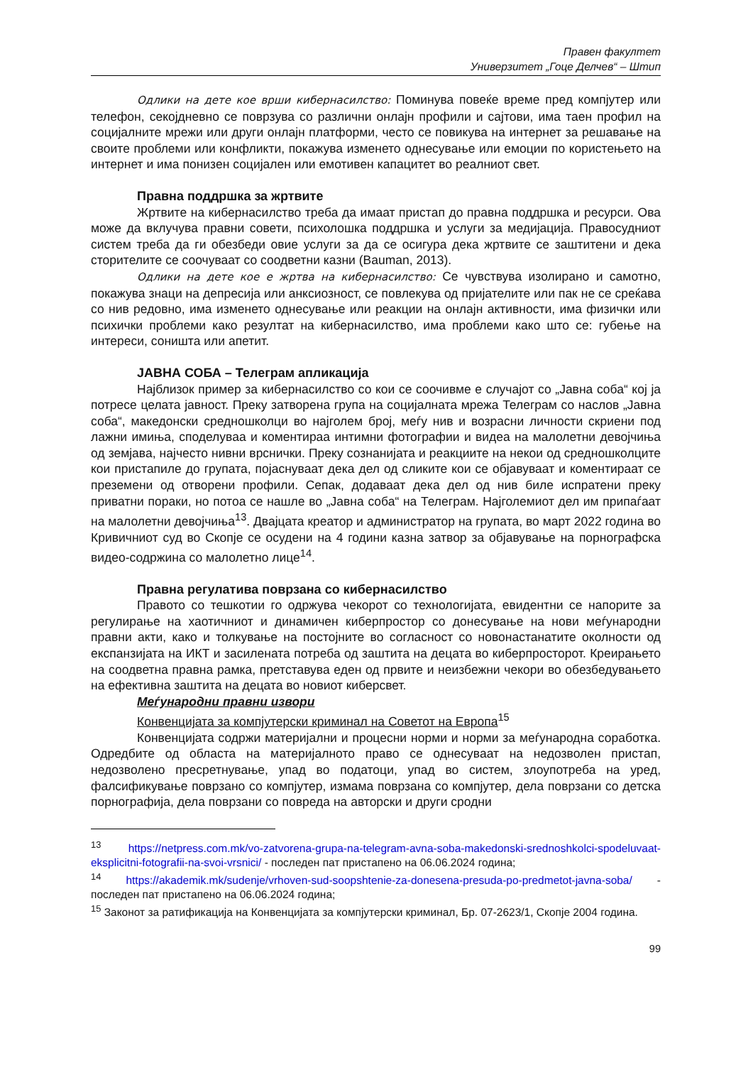Правен факултет
Универзитет „Гоце Делчев“ – Штип
Одлики на дете кое врши кибернасилство: Поминува повеќе време пред компјутер или телефон, секојдневно се поврзува со различни онлајн профили и сајтови, има таен профил на социјалните мрежи или други онлајн платформи, често се повикува на интернет за решавање на своите проблеми или конфликти, покажува изменето однесување или емоции по користењето на интернет и има понизен социјален или емотивен капацитет во реалниот свет.
Правна поддршка за жртвите
Жртвите на кибернасилство треба да имаат пристап до правна поддршка и ресурси. Ова може да вклучува правни совети, психолошка поддршка и услуги за медијација. Правосудниот систем треба да ги обезбеди овие услуги за да се осигура дека жртвите се заштитени и дека сторителите се соочуваат со соодветни казни (Bauman, 2013).
Одлики на дете кое е жртва на кибернасилство: Се чувствува изолирано и самотно, покажува знаци на депресија или анксиозност, се повлекува од пријателите или пак не се среќава со нив редовно, има изменето однесување или реакции на онлајн активности, има физички или психички проблеми како резултат на кибернасилство, има проблеми како што се: губење на интереси, соништа или апетит.
ЈАВНА СОБА – Телеграм апликација
Најблизок пример за кибернасилство со кои се соочивме е случајот со „Јавна соба“ кој ја потресе целата јавност. Преку затворена група на социјалната мрежа Телеграм со наслов „Јавна соба“, македонски средношколци во најголем број, меѓу нив и возрасни личности скриени под лажни имиња, споделуваа и коментираа интимни фотографии и видеа на малолетни девојчиња од земјава, најчесто нивни врснички. Преку сознанијата и реакциите на некои од средношколците кои пристапиле до групата, појаснуваат дека дел од сликите кои се објавуваат и коментираат се преземени од отворени профили. Сепак, додаваат дека дел од нив биле испратени преку приватни пораки, но потоа се нашле во „Јавна соба“ на Телеграм. Најголемиот дел им припаѓаат на малолетни девојчиња<sup>13</sup>. Двајцата креатор и администратор на групата, во март 2022 година во Кривичниот суд во Скопје се осудени на 4 години казна затвор за објавување на порнографска видео-содржина со малолетно лице<sup>14</sup>.
Правна регулатива поврзана со кибернасилство
Правото со тешкотии го одржува чекорот со технологијата, евидентни се напорите за регулирање на хаотичниот и динамичен киберпростор со донесување на нови меѓународни правни акти, како и толкување на постојните во согласност со новонастанатите околности од експанзијата на ИКТ и засилената потреба од заштита на децата во киберпросторот. Креирањето на соодветна правна рамка, претставува еден од првите и неизбежни чекори во обезбедувањето на ефективна заштита на децата во новиот киберсвет.
Меѓународни правни извори
Конвенцијата за компјутерски криминал на Советот на Европа<sup>15</sup>
Конвенцијата содржи материјални и процесни норми и норми за меѓународна соработка. Одредбите од областа на материјалното право се однесуваат на недозволен пристап, недозволено пресретнување, упад во податоци, упад во систем, злоупотреба на уред, фалсификување поврзано со компјутер, измама поврзана со компјутер, дела поврзани со детска порнографија, дела поврзани со повреда на авторски и други сродни
<sup>13</sup> https://netpress.com.mk/vo-zatvorena-grupa-na-telegram-avna-soba-makedonski-srednoshkolci-spodeluvaat-eksplicitni-fotografii-na-svoi-vrsnici/ - последен пат пристапено на 06.06.2024 година;
<sup>14</sup> https://akademik.mk/sudenje/vrhoven-sud-soopshtenie-za-donesena-presuda-po-predmetot-javna-soba/ - последен пат пристапено на 06.06.2024 година;
<sup>15</sup> Законот за ратификација на Конвенцијата за компјутерски криминал, Бр. 07-2623/1, Скопје 2004 година.
99